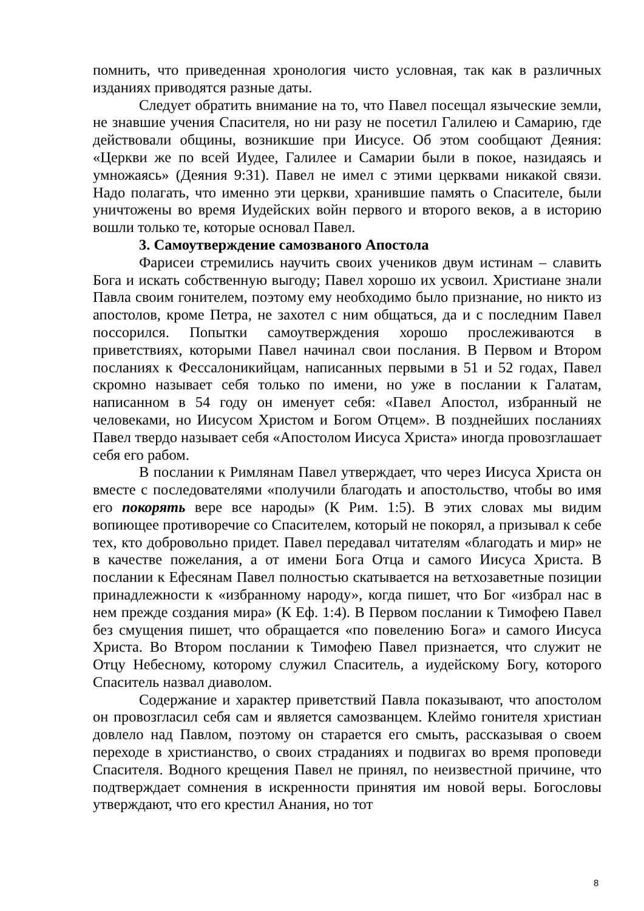помнить, что приведенная хронология чисто условная, так как в различных изданиях приводятся разные даты.
Следует обратить внимание на то, что Павел посещал языческие земли, не знавшие учения Спасителя, но ни разу не посетил Галилею и Самарию, где действовали общины, возникшие при Иисусе. Об этом сообщают Деяния: «Церкви же по всей Иудее, Галилее и Самарии были в покое, назидаясь и умножаясь» (Деяния 9:31). Павел не имел с этими церквами никакой связи. Надо полагать, что именно эти церкви, хранившие память о Спасителе, были уничтожены во время Иудейских войн первого и второго веков, а в историю вошли только те, которые основал Павел.
3. Самоутверждение самозваного Апостола
Фарисеи стремились научить своих учеников двум истинам – славить Бога и искать собственную выгоду; Павел хорошо их усвоил. Христиане знали Павла своим гонителем, поэтому ему необходимо было признание, но никто из апостолов, кроме Петра, не захотел с ним общаться, да и с последним Павел поссорился. Попытки самоутверждения хорошо прослеживаются в приветствиях, которыми Павел начинал свои послания. В Первом и Втором посланиях к Фессалоникийцам, написанных первыми в 51 и 52 годах, Павел скромно называет себя только по имени, но уже в послании к Галатам, написанном в 54 году он именует себя: «Павел Апостол, избранный не человеками, но Иисусом Христом и Богом Отцем». В позднейших посланиях Павел твердо называет себя «Апостолом Иисуса Христа» иногда провозглашает себя его рабом.
В послании к Римлянам Павел утверждает, что через Иисуса Христа он вместе с последователями «получили благодать и апостольство, чтобы во имя его покорять вере все народы» (К Рим. 1:5). В этих словах мы видим вопиющее противоречие со Спасителем, который не покорял, а призывал к себе тех, кто добровольно придет. Павел передавал читателям «благодать и мир» не в качестве пожелания, а от имени Бога Отца и самого Иисуса Христа. В послании к Ефесянам Павел полностью скатывается на ветхозаветные позиции принадлежности к «избранному народу», когда пишет, что Бог «избрал нас в нем прежде создания мира» (К Еф. 1:4). В Первом послании к Тимофею Павел без смущения пишет, что обращается «по повелению Бога» и самого Иисуса Христа. Во Втором послании к Тимофею Павел признается, что служит не Отцу Небесному, которому служил Спаситель, а иудейскому Богу, которого Спаситель назвал диаволом.
Содержание и характер приветствий Павла показывают, что апостолом он провозгласил себя сам и является самозванцем. Клеймо гонителя христиан довлело над Павлом, поэтому он старается его смыть, рассказывая о своем переходе в христианство, о своих страданиях и подвигах во время проповеди Спасителя. Водного крещения Павел не принял, по неизвестной причине, что подтверждает сомнения в искренности принятия им новой веры. Богословы утверждают, что его крестил Анания, но тот
8